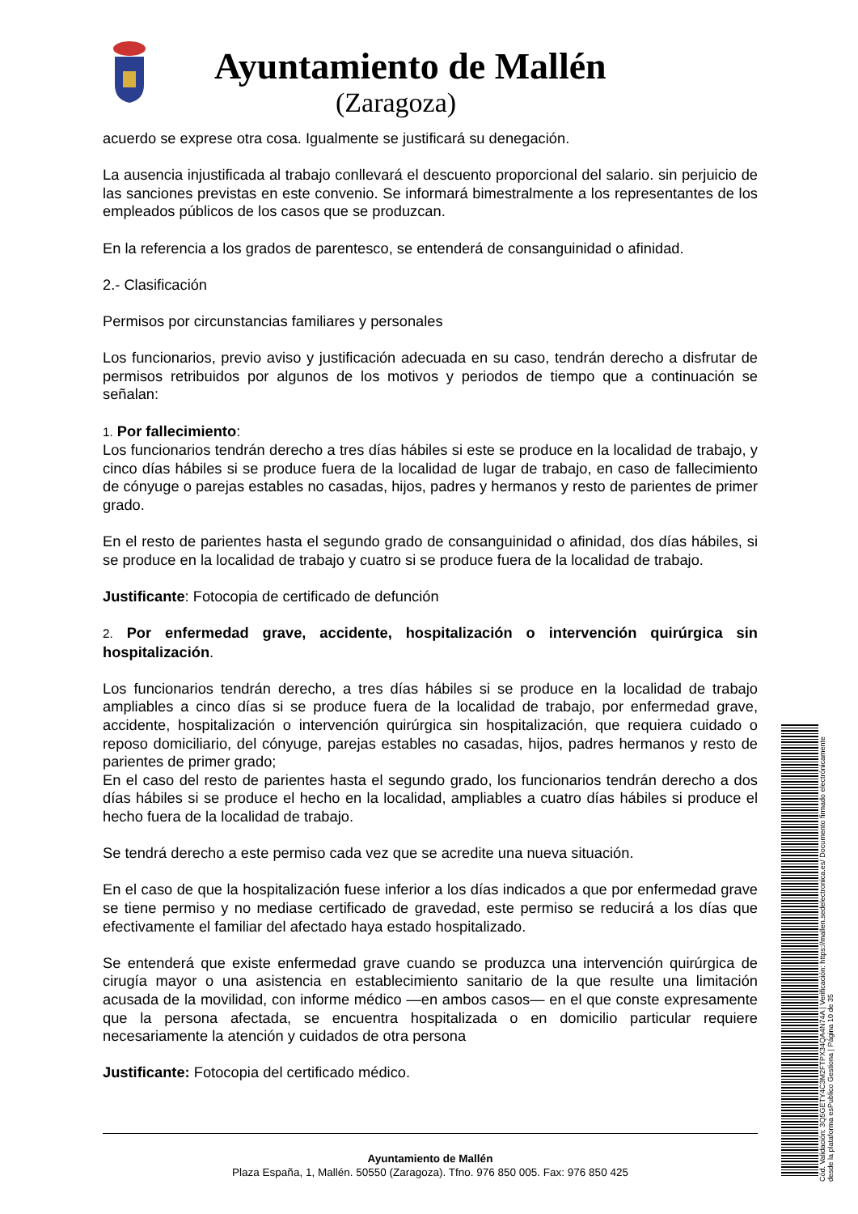Ayuntamiento de Mallén
(Zaragoza)
acuerdo se exprese otra cosa. Igualmente se justificará su denegación.
La ausencia injustificada al trabajo conllevará el descuento proporcional del salario. sin perjuicio de las sanciones previstas en este convenio. Se informará bimestralmente a los representantes de los empleados públicos de los casos que se produzcan.
En la referencia a los grados de parentesco, se entenderá de consanguinidad o afinidad.
2.- Clasificación
Permisos por circunstancias familiares y personales
Los funcionarios, previo aviso y justificación adecuada en su caso, tendrán derecho a disfrutar de permisos retribuidos por algunos de los motivos y periodos de tiempo que a continuación se señalan:
1. Por fallecimiento:
Los funcionarios tendrán derecho a tres días hábiles si este se produce en la localidad de trabajo, y cinco días hábiles si se produce fuera de la localidad de lugar de trabajo, en caso de fallecimiento de cónyuge o parejas estables no casadas, hijos, padres y hermanos y resto de parientes de primer grado.
En el resto de parientes hasta el segundo grado de consanguinidad o afinidad, dos días hábiles, si se produce en la localidad de trabajo y cuatro si se produce fuera de la localidad de trabajo.
Justificante: Fotocopia de certificado de defunción
2. Por enfermedad grave, accidente, hospitalización o intervención quirúrgica sin hospitalización.
Los funcionarios tendrán derecho, a tres días hábiles si se produce en la localidad de trabajo ampliables a cinco días si se produce fuera de la localidad de trabajo, por enfermedad grave, accidente, hospitalización o intervención quirúrgica sin hospitalización, que requiera cuidado o reposo domiciliario, del cónyuge, parejas estables no casadas, hijos, padres hermanos y resto de parientes de primer grado;
En el caso del resto de parientes hasta el segundo grado, los funcionarios tendrán derecho a dos días hábiles si se produce el hecho en la localidad, ampliables a cuatro días hábiles si produce el hecho fuera de la localidad de trabajo.
Se tendrá derecho a este permiso cada vez que se acredite una nueva situación.
En el caso de que la hospitalización fuese inferior a los días indicados a que por enfermedad grave se tiene permiso y no mediase certificado de gravedad, este permiso se reducirá a los días que efectivamente el familiar del afectado haya estado hospitalizado.
Se entenderá que existe enfermedad grave cuando se produzca una intervención quirúrgica de cirugía mayor o una asistencia en establecimiento sanitario de la que resulte una limitación acusada de la movilidad, con informe médico —en ambos casos— en el que conste expresamente que la persona afectada, se encuentra hospitalizada o en domicilio particular requiere necesariamente la atención y cuidados de otra persona
Justificante: Fotocopia del certificado médico.
Ayuntamiento de Mallén
Plaza España, 1, Mallén. 50550 (Zaragoza). Tfno. 976 850 005. Fax: 976 850 425
Cód. Validación: 3Q5GETY4C3M2FTPX34QA4N74A | Verificación: https://mallen.sedelectronica.es/ Documento firmado electrónicamente desde la plataforma esPublico Gestiona | Página 10 de 35